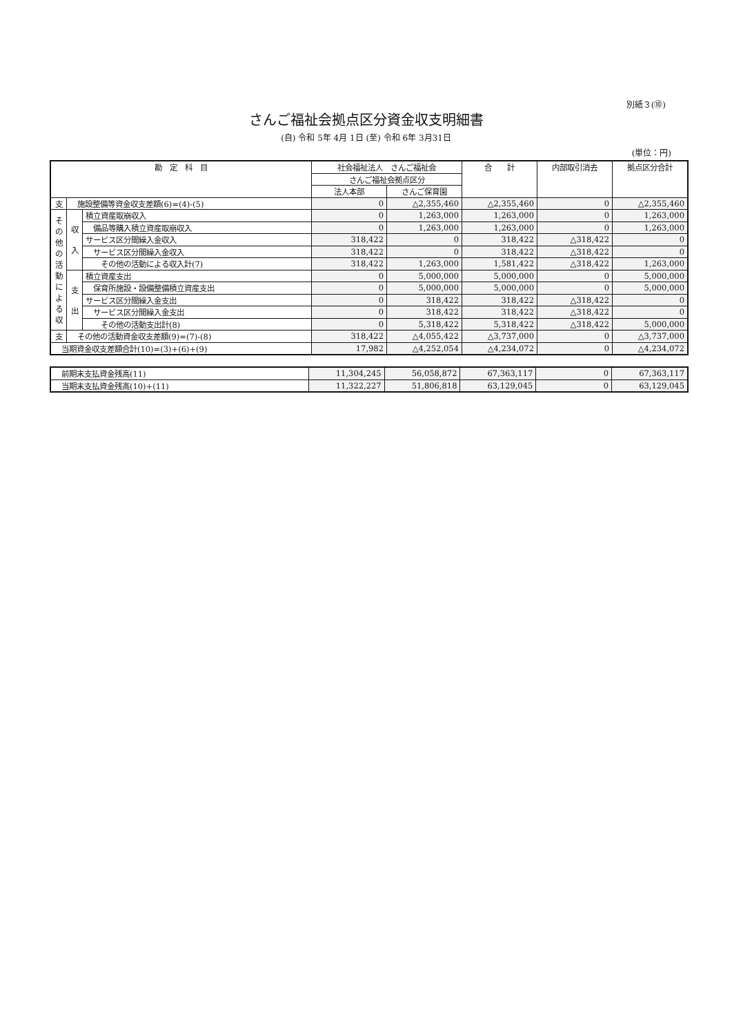別紙３(⑩)
さんご福祉会拠点区分資金収支明細書
(自) 令和 5年 4月 1日 (至) 令和 6年 3月31日
(単位：円)
| 勘 定 科 目 | | | 社会福祉法人 さんご福祉会 | | 合 計 | 内部取引消去 | 拠点区分合計 |
| --- | --- | --- | --- | --- | --- | --- | --- |
| | | | さんご福祉会拠点区分 | | | | |
| | | | 法人本部 | さんご保育園 | | | |
| 支 | 施設整備等資金収支差額(6)=(4)-(5) | | 0 | △2,355,460 | △2,355,460 | 0 | △2,355,460 |
| そ の 他 の 活 動 に よ る 収 | 収 入 | 積立資産取崩収入 | 0 | 1,263,000 | 1,263,000 | 0 | 1,263,000 |
| | | 備品等購入積立資産取崩収入 | 0 | 1,263,000 | 1,263,000 | 0 | 1,263,000 |
| | | サービス区分間繰入金収入 | 318,422 | 0 | 318,422 | △318,422 | 0 |
| | | サービス区分間繰入金収入 | 318,422 | 0 | 318,422 | △318,422 | 0 |
| | | その他の活動による収入計(7) | 318,422 | 1,263,000 | 1,581,422 | △318,422 | 1,263,000 |
| | 支 出 | 積立資産支出 | 0 | 5,000,000 | 5,000,000 | 0 | 5,000,000 |
| | | 保育所施設・設備整備積立資産支出 | 0 | 5,000,000 | 5,000,000 | 0 | 5,000,000 |
| | | サービス区分間繰入金支出 | 0 | 318,422 | 318,422 | △318,422 | 0 |
| | | サービス区分間繰入金支出 | 0 | 318,422 | 318,422 | △318,422 | 0 |
| | | その他の活動支出計(8) | 0 | 5,318,422 | 5,318,422 | △318,422 | 5,000,000 |
| 支 | その他の活動資金収支差額(9)=(7)-(8) | | 318,422 | △4,055,422 | △3,737,000 | 0 | △3,737,000 |
| 当期資金収支差額合計(10)=(3)+(6)+(9) | | | 17,982 | △4,252,054 | △4,234,072 | 0 | △4,234,072 |
| 前期末支払資金残高(11) | 11,304,245 | 56,058,872 | 67,363,117 | 0 | 67,363,117 |
| 当期末支払資金残高(10)+(11) | 11,322,227 | 51,806,818 | 63,129,045 | 0 | 63,129,045 |